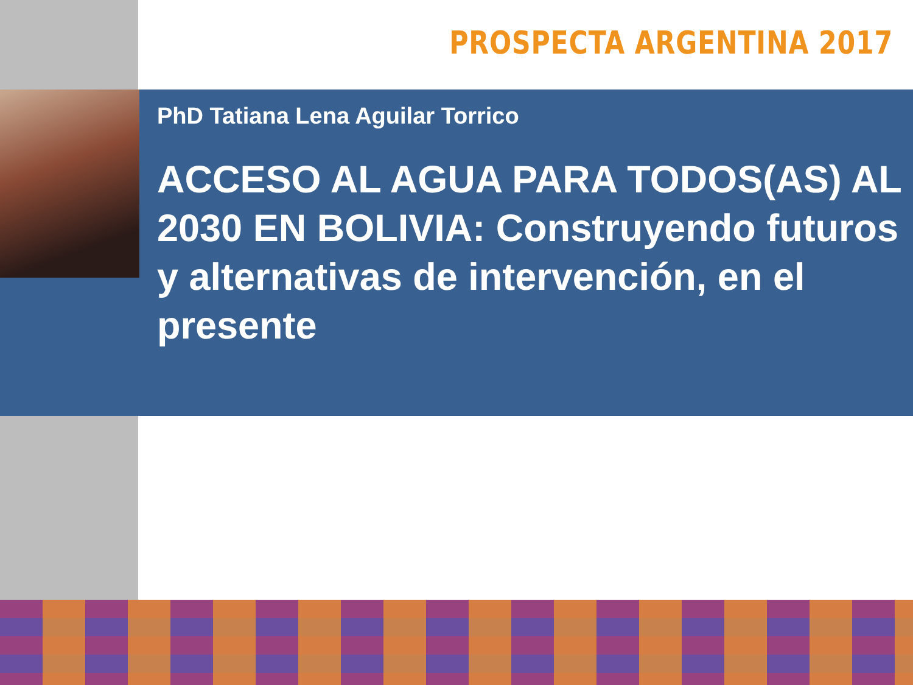PROSPECTA ARGENTINA 2017
PhD Tatiana Lena Aguilar Torrico
ACCESO AL AGUA PARA TODOS(AS) AL 2030 EN BOLIVIA: Construyendo futuros y alternativas de intervención, en el presente